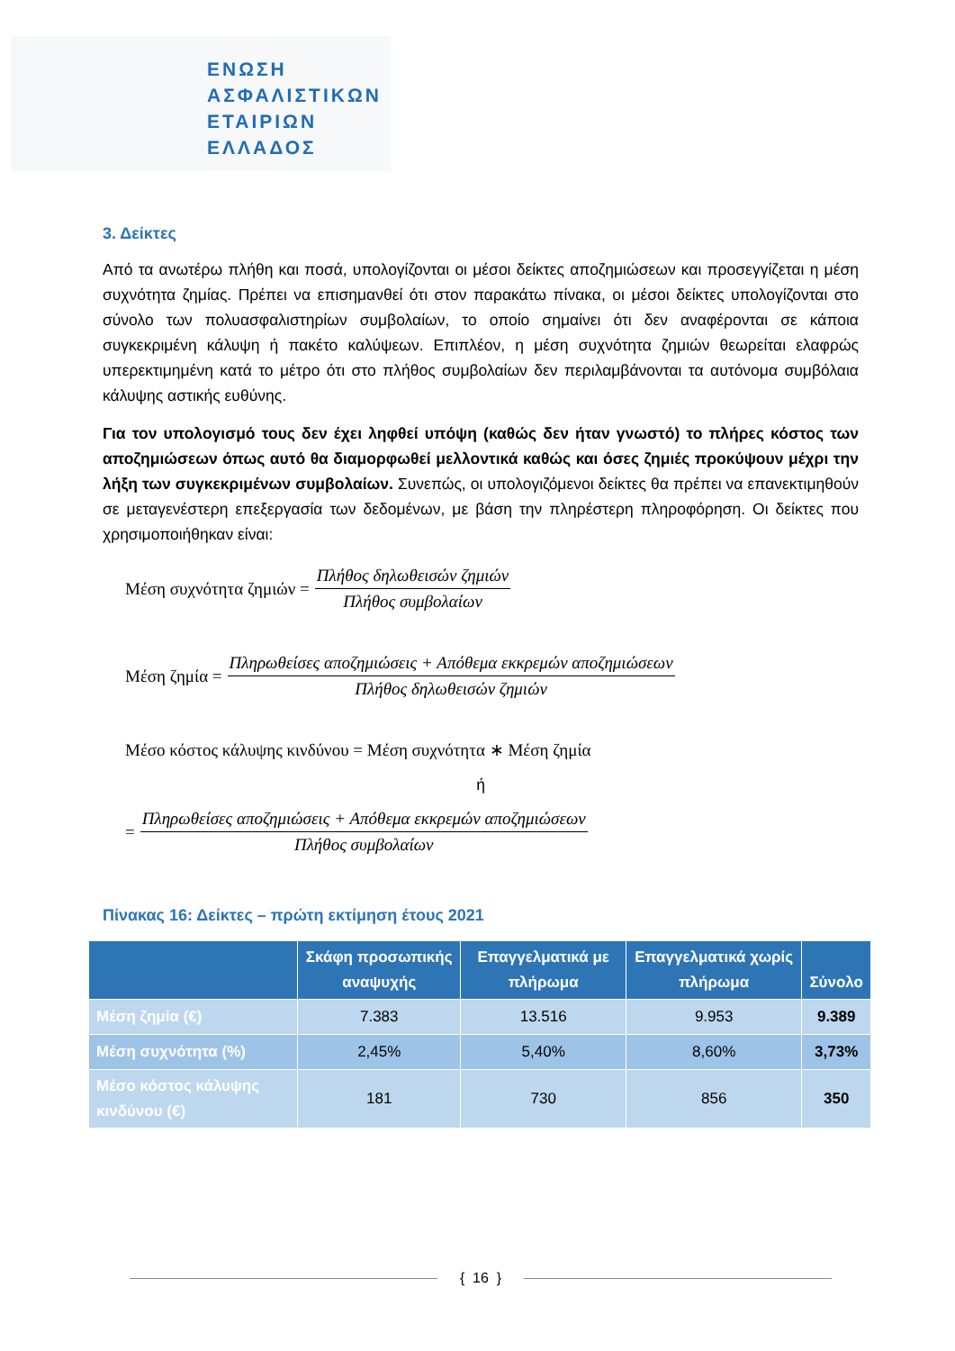ΕΝΩΣΗ
ΑΣΦΑΛΙΣΤΙΚΩΝ
ΕΤΑΙΡΙΩΝ
ΕΛΛΑΔΟΣ
3. Δείκτες
Από τα ανωτέρω πλήθη και ποσά, υπολογίζονται οι μέσοι δείκτες αποζημιώσεων και προσεγγίζεται η μέση συχνότητα ζημίας. Πρέπει να επισημανθεί ότι στον παρακάτω πίνακα, οι μέσοι δείκτες υπολογίζονται στο σύνολο των πολυασφαλιστηρίων συμβολαίων, το οποίο σημαίνει ότι δεν αναφέρονται σε κάποια συγκεκριμένη κάλυψη ή πακέτο καλύψεων. Επιπλέον, η μέση συχνότητα ζημιών θεωρείται ελαφρώς υπερεκτιμημένη κατά το μέτρο ότι στο πλήθος συμβολαίων δεν περιλαμβάνονται τα αυτόνομα συμβόλαια κάλυψης αστικής ευθύνης.
Για τον υπολογισμό τους δεν έχει ληφθεί υπόψη (καθώς δεν ήταν γνωστό) το πλήρες κόστος των αποζημιώσεων όπως αυτό θα διαμορφωθεί μελλοντικά καθώς και όσες ζημιές προκύψουν μέχρι την λήξη των συγκεκριμένων συμβολαίων. Συνεπώς, οι υπολογιζόμενοι δείκτες θα πρέπει να επανεκτιμηθούν σε μεταγενέστερη επεξεργασία των δεδομένων, με βάση την πληρέστερη πληροφόρηση. Οι δείκτες που χρησιμοποιήθηκαν είναι:
Μέση συχνότητα ζημιών = Πλήθος δηλωθεισών ζημιών Πλήθος συμβολαίων
Μέση ζημία = Πληρωθείσες αποζημιώσεις + Απόθεμα εκκρεμών αποζημιώσεων Πλήθος δηλωθεισών ζημιών
Μέσο κόστος κάλυψης κινδύνου = Μέση συχνότητα ∗ Μέση ζημία
ή
= Πληρωθείσες αποζημιώσεις + Απόθεμα εκκρεμών αποζημιώσεων Πλήθος συμβολαίων
Πίνακας 16: Δείκτες – πρώτη εκτίμηση έτους 2021
| | Σκάφη προσωπικής αναψυχής | Επαγγελματικά με πλήρωμα | Επαγγελματικά χωρίς πλήρωμα | Σύνολο |
| --- | --- | --- | --- | --- |
| Μέση ζημία (€) | 7.383 | 13.516 | 9.953 | 9.389 |
| Μέση συχνότητα (%) | 2,45% | 5,40% | 8,60% | 3,73% |
| Μέσο κόστος κάλυψης κινδύνου (€) | 181 | 730 | 856 | 350 |
{ 16 }